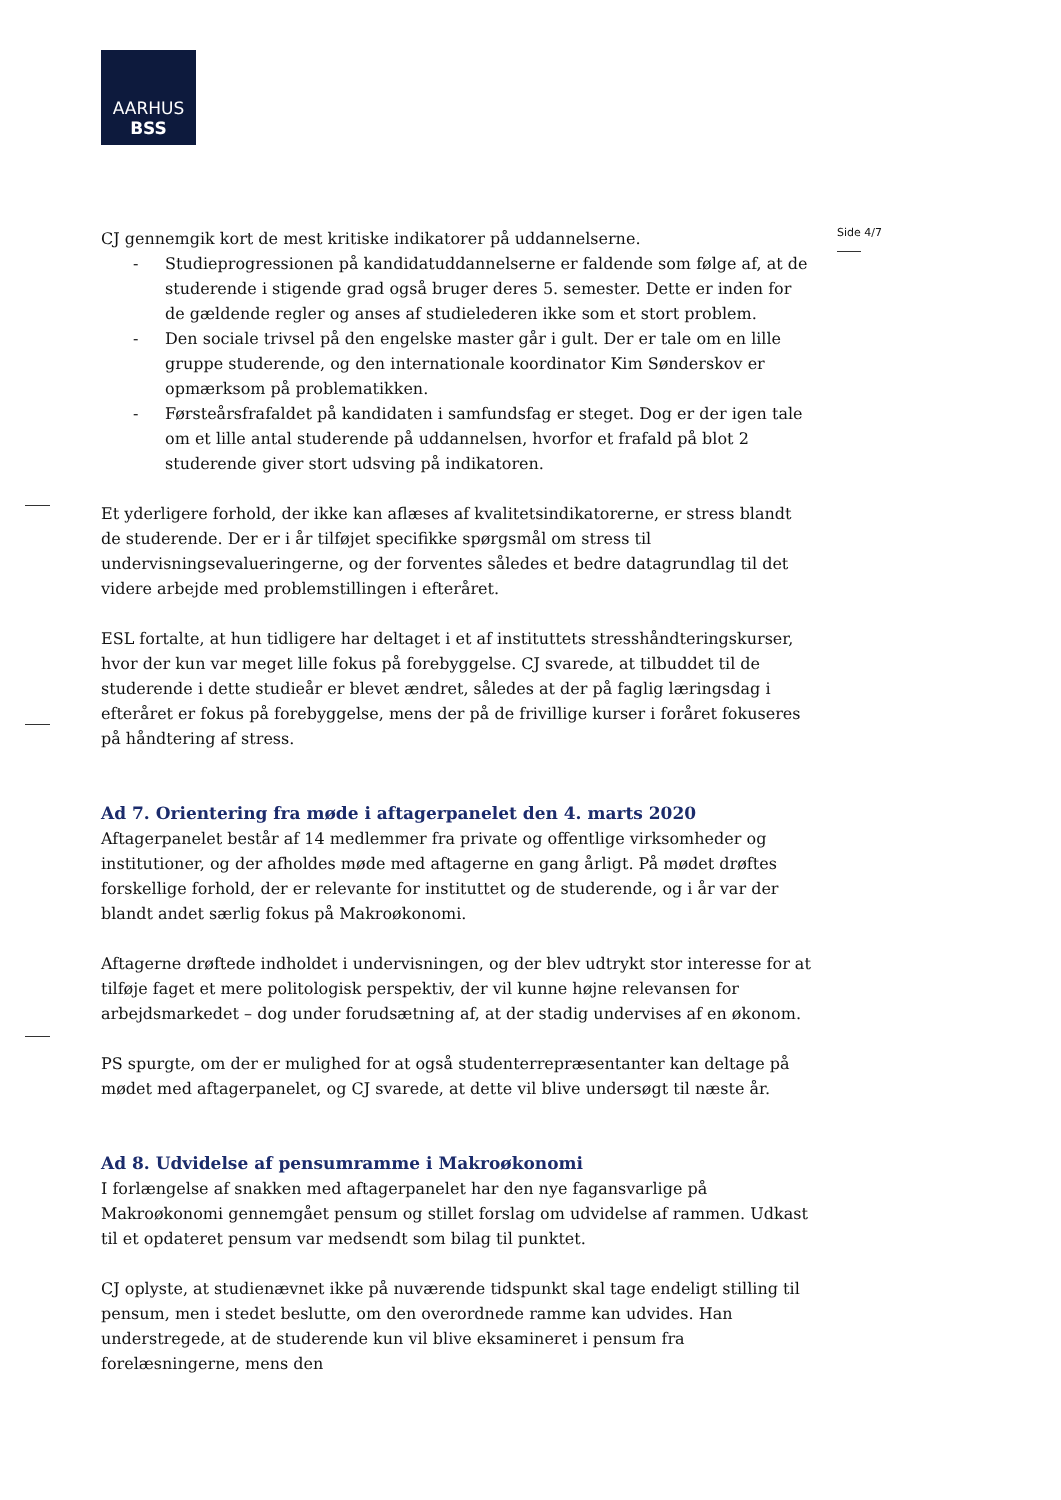AARHUS
BSS
Side 4/7
CJ gennemgik kort de mest kritiske indikatorer på uddannelserne.
- Studieprogressionen på kandidatuddannelserne er faldende som følge af, at de studerende i stigende grad også bruger deres 5. semester. Dette er inden for de gældende regler og anses af studielederen ikke som et stort problem.
- Den sociale trivsel på den engelske master går i gult. Der er tale om en lille gruppe studerende, og den internationale koordinator Kim Sønderskov er opmærksom på problematikken.
- Førsteårsfrafaldet på kandidaten i samfundsfag er steget. Dog er der igen tale om et lille antal studerende på uddannelsen, hvorfor et frafald på blot 2 studerende giver stort udsving på indikatoren.
Et yderligere forhold, der ikke kan aflæses af kvalitetsindikatorerne, er stress blandt de studerende. Der er i år tilføjet specifikke spørgsmål om stress til undervisningsevalueringerne, og der forventes således et bedre datagrundlag til det videre arbejde med problemstillingen i efteråret.
ESL fortalte, at hun tidligere har deltaget i et af instituttets stresshåndteringskurser, hvor der kun var meget lille fokus på forebyggelse. CJ svarede, at tilbuddet til de studerende i dette studieår er blevet ændret, således at der på faglig læringsdag i efteråret er fokus på forebyggelse, mens der på de frivillige kurser i foråret fokuseres på håndtering af stress.
Ad 7. Orientering fra møde i aftagerpanelet den 4. marts 2020
Aftagerpanelet består af 14 medlemmer fra private og offentlige virksomheder og institutioner, og der afholdes møde med aftagerne en gang årligt. På mødet drøftes forskellige forhold, der er relevante for instituttet og de studerende, og i år var der blandt andet særlig fokus på Makroøkonomi.
Aftagerne drøftede indholdet i undervisningen, og der blev udtrykt stor interesse for at tilføje faget et mere politologisk perspektiv, der vil kunne højne relevansen for arbejdsmarkedet – dog under forudsætning af, at der stadig undervises af en økonom.
PS spurgte, om der er mulighed for at også studenterrepræsentanter kan deltage på mødet med aftagerpanelet, og CJ svarede, at dette vil blive undersøgt til næste år.
Ad 8. Udvidelse af pensumramme i Makroøkonomi
I forlængelse af snakken med aftagerpanelet har den nye fagansvarlige på Makroøkonomi gennemgået pensum og stillet forslag om udvidelse af rammen. Udkast til et opdateret pensum var medsendt som bilag til punktet.
CJ oplyste, at studienævnet ikke på nuværende tidspunkt skal tage endeligt stilling til pensum, men i stedet beslutte, om den overordnede ramme kan udvides. Han understregede, at de studerende kun vil blive eksamineret i pensum fra forelæsningerne, mens den